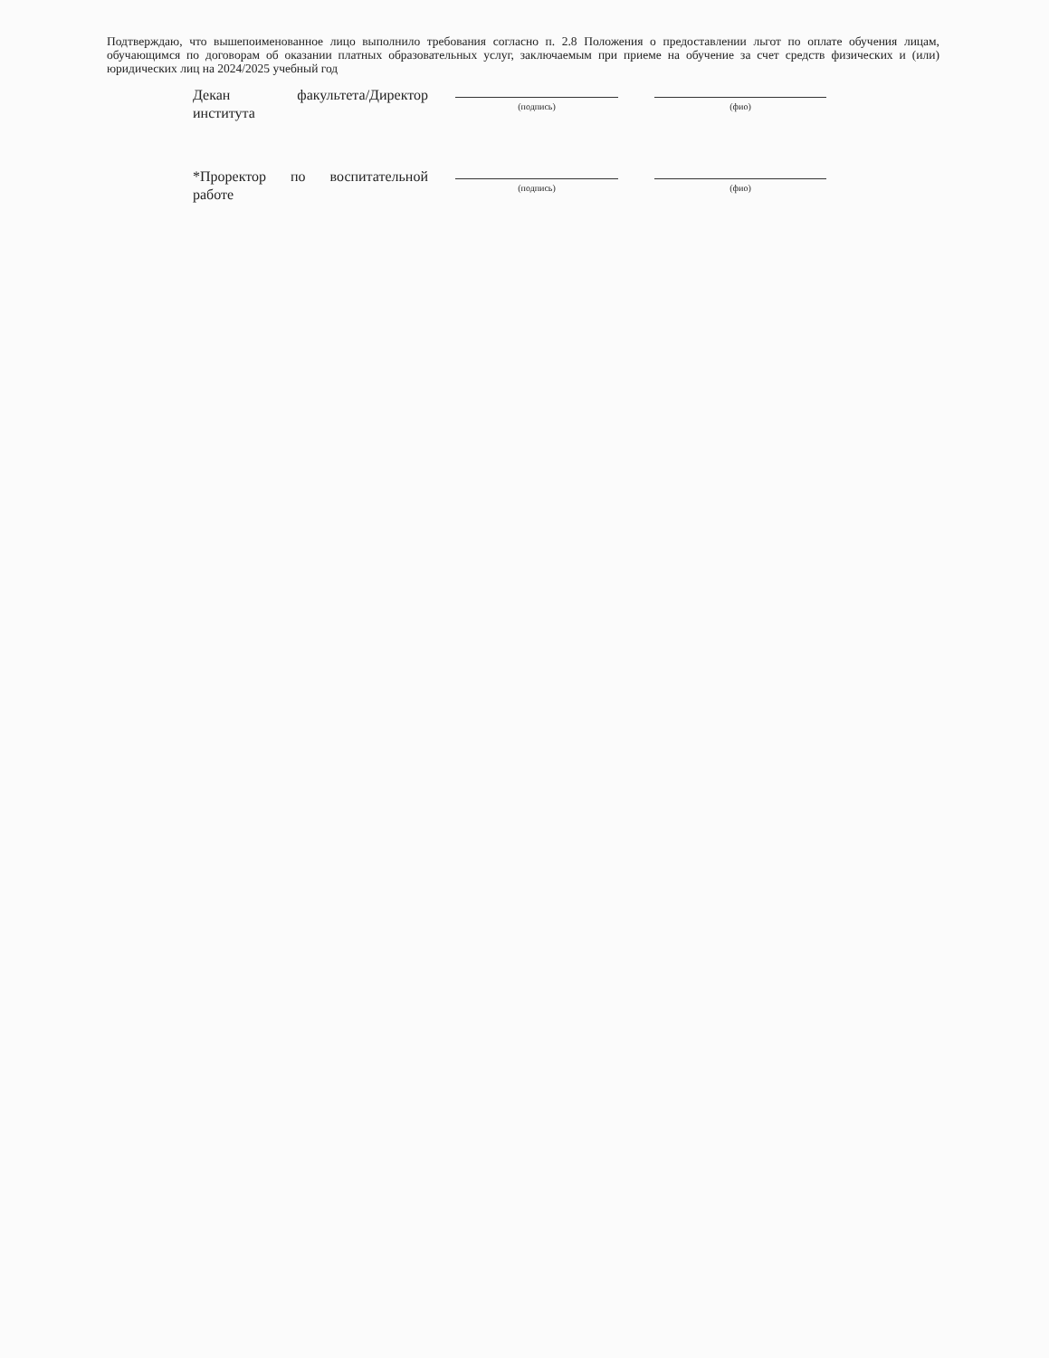Подтверждаю, что вышепоименованное лицо выполнило требования согласно п. 2.8 Положения о предоставлении льгот по оплате обучения лицам, обучающимся по договорам об оказании платных образовательных услуг, заключаемым при приеме на обучение за счет средств физических и (или) юридических лиц на 2024/2025 учебный год
Декан факультета/Директор института
(подпись)
(фио)
*Проректор по воспитательной работе
(подпись)
(фио)